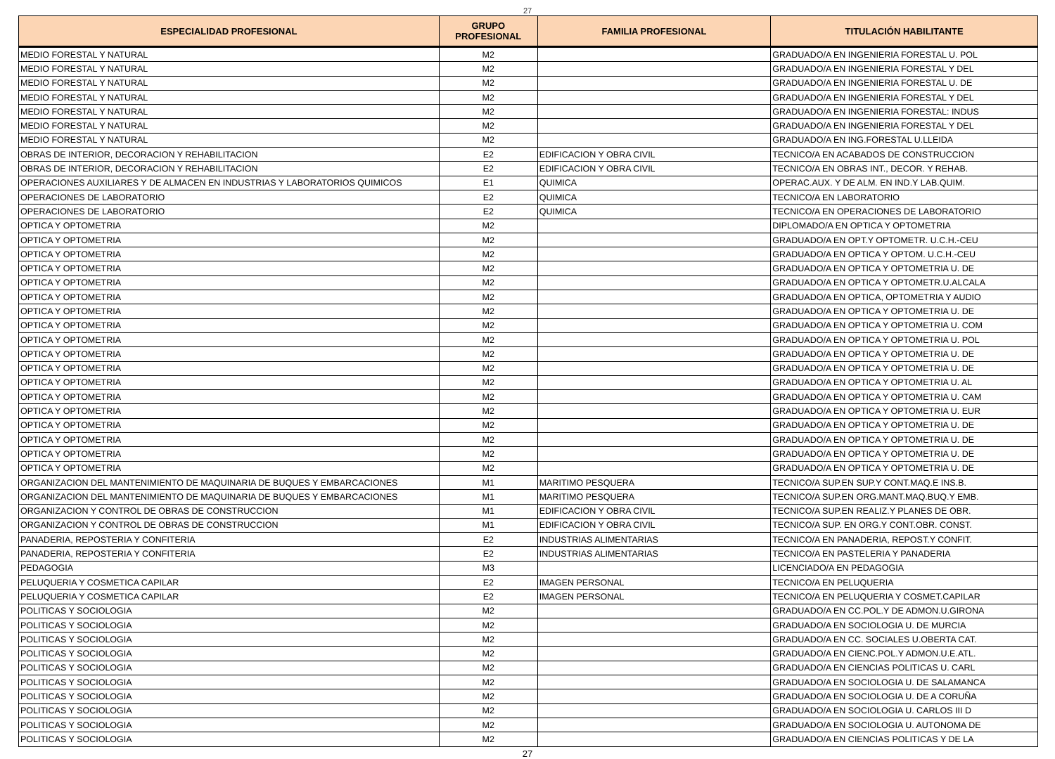27
| ESPECIALIDAD PROFESIONAL | GRUPO PROFESIONAL | FAMILIA PROFESIONAL | TITULACIÓN HABILITANTE |
| --- | --- | --- | --- |
| MEDIO FORESTAL Y NATURAL | M2 | | GRADUADO/A EN INGENIERIA FORESTAL U. POL |
| MEDIO FORESTAL Y NATURAL | M2 | | GRADUADO/A EN INGENIERIA FORESTAL Y DEL |
| MEDIO FORESTAL Y NATURAL | M2 | | GRADUADO/A EN INGENIERIA FORESTAL U. DE |
| MEDIO FORESTAL Y NATURAL | M2 | | GRADUADO/A EN INGENIERIA FORESTAL Y DEL |
| MEDIO FORESTAL Y NATURAL | M2 | | GRADUADO/A EN INGENIERIA FORESTAL: INDUS |
| MEDIO FORESTAL Y NATURAL | M2 | | GRADUADO/A EN INGENIERIA FORESTAL Y DEL |
| MEDIO FORESTAL Y NATURAL | M2 | | GRADUADO/A EN ING.FORESTAL U.LLEIDA |
| OBRAS DE INTERIOR, DECORACION Y REHABILITACION | E2 | EDIFICACION Y OBRA CIVIL | TECNICO/A EN ACABADOS DE CONSTRUCCION |
| OBRAS DE INTERIOR, DECORACION Y REHABILITACION | E2 | EDIFICACION Y OBRA CIVIL | TECNICO/A EN OBRAS INT., DECOR. Y REHAB. |
| OPERACIONES AUXILIARES Y DE ALMACEN EN INDUSTRIAS Y LABORATORIOS QUIMICOS | E1 | QUIMICA | OPERAC.AUX. Y DE ALM. EN IND.Y LAB.QUIM. |
| OPERACIONES DE LABORATORIO | E2 | QUIMICA | TECNICO/A EN LABORATORIO |
| OPERACIONES DE LABORATORIO | E2 | QUIMICA | TECNICO/A EN OPERACIONES DE LABORATORIO |
| OPTICA Y OPTOMETRIA | M2 | | DIPLOMADO/A EN OPTICA Y OPTOMETRIA |
| OPTICA Y OPTOMETRIA | M2 | | GRADUADO/A EN OPT.Y OPTOMETR. U.C.H.-CEU |
| OPTICA Y OPTOMETRIA | M2 | | GRADUADO/A EN OPTICA Y OPTOM. U.C.H.-CEU |
| OPTICA Y OPTOMETRIA | M2 | | GRADUADO/A EN OPTICA Y OPTOMETRIA U. DE |
| OPTICA Y OPTOMETRIA | M2 | | GRADUADO/A EN OPTICA Y OPTOMETR.U.ALCALA |
| OPTICA Y OPTOMETRIA | M2 | | GRADUADO/A EN OPTICA, OPTOMETRIA Y AUDIO |
| OPTICA Y OPTOMETRIA | M2 | | GRADUADO/A EN OPTICA Y OPTOMETRIA U. DE |
| OPTICA Y OPTOMETRIA | M2 | | GRADUADO/A EN OPTICA Y OPTOMETRIA U. COM |
| OPTICA Y OPTOMETRIA | M2 | | GRADUADO/A EN OPTICA Y OPTOMETRIA U. POL |
| OPTICA Y OPTOMETRIA | M2 | | GRADUADO/A EN OPTICA Y OPTOMETRIA U. DE |
| OPTICA Y OPTOMETRIA | M2 | | GRADUADO/A EN OPTICA Y OPTOMETRIA U. DE |
| OPTICA Y OPTOMETRIA | M2 | | GRADUADO/A EN OPTICA Y OPTOMETRIA U. AL |
| OPTICA Y OPTOMETRIA | M2 | | GRADUADO/A EN OPTICA Y OPTOMETRIA U. CAM |
| OPTICA Y OPTOMETRIA | M2 | | GRADUADO/A EN OPTICA Y OPTOMETRIA U. EUR |
| OPTICA Y OPTOMETRIA | M2 | | GRADUADO/A EN OPTICA Y OPTOMETRIA U. DE |
| OPTICA Y OPTOMETRIA | M2 | | GRADUADO/A EN OPTICA Y OPTOMETRIA U. DE |
| OPTICA Y OPTOMETRIA | M2 | | GRADUADO/A EN OPTICA Y OPTOMETRIA U. DE |
| OPTICA Y OPTOMETRIA | M2 | | GRADUADO/A EN OPTICA Y OPTOMETRIA U. DE |
| ORGANIZACION DEL MANTENIMIENTO DE MAQUINARIA DE BUQUES Y EMBARCACIONES | M1 | MARITIMO PESQUERA | TECNICO/A SUP.EN SUP.Y CONT.MAQ.E INS.B. |
| ORGANIZACION DEL MANTENIMIENTO DE MAQUINARIA DE BUQUES Y EMBARCACIONES | M1 | MARITIMO PESQUERA | TECNICO/A SUP.EN ORG.MANT.MAQ.BUQ.Y EMB. |
| ORGANIZACION Y CONTROL DE OBRAS DE CONSTRUCCION | M1 | EDIFICACION Y OBRA CIVIL | TECNICO/A SUP.EN REALIZ.Y PLANES DE OBR. |
| ORGANIZACION Y CONTROL DE OBRAS DE CONSTRUCCION | M1 | EDIFICACION Y OBRA CIVIL | TECNICO/A SUP. EN ORG.Y CONT.OBR. CONST. |
| PANADERIA, REPOSTERIA Y CONFITERIA | E2 | INDUSTRIAS ALIMENTARIAS | TECNICO/A EN PANADERIA, REPOST.Y CONFIT. |
| PANADERIA, REPOSTERIA Y CONFITERIA | E2 | INDUSTRIAS ALIMENTARIAS | TECNICO/A EN PASTELERIA Y PANADERIA |
| PEDAGOGIA | M3 | | LICENCIADO/A EN PEDAGOGIA |
| PELUQUERIA Y COSMETICA CAPILAR | E2 | IMAGEN PERSONAL | TECNICO/A EN PELUQUERIA |
| PELUQUERIA Y COSMETICA CAPILAR | E2 | IMAGEN PERSONAL | TECNICO/A EN PELUQUERIA Y COSMET.CAPILAR |
| POLITICAS Y SOCIOLOGIA | M2 | | GRADUADO/A EN CC.POL.Y DE ADMON.U.GIRONA |
| POLITICAS Y SOCIOLOGIA | M2 | | GRADUADO/A EN SOCIOLOGIA U. DE MURCIA |
| POLITICAS Y SOCIOLOGIA | M2 | | GRADUADO/A EN CC. SOCIALES U.OBERTA CAT. |
| POLITICAS Y SOCIOLOGIA | M2 | | GRADUADO/A EN CIENC.POL.Y ADMON.U.E.ATL. |
| POLITICAS Y SOCIOLOGIA | M2 | | GRADUADO/A EN CIENCIAS POLITICAS U. CARL |
| POLITICAS Y SOCIOLOGIA | M2 | | GRADUADO/A EN SOCIOLOGIA U. DE SALAMANCA |
| POLITICAS Y SOCIOLOGIA | M2 | | GRADUADO/A EN SOCIOLOGIA U. DE A CORUÑA |
| POLITICAS Y SOCIOLOGIA | M2 | | GRADUADO/A EN SOCIOLOGIA U. CARLOS III D |
| POLITICAS Y SOCIOLOGIA | M2 | | GRADUADO/A EN SOCIOLOGIA U. AUTONOMA DE |
| POLITICAS Y SOCIOLOGIA | M2 | | GRADUADO/A EN CIENCIAS POLITICAS Y DE LA |
27